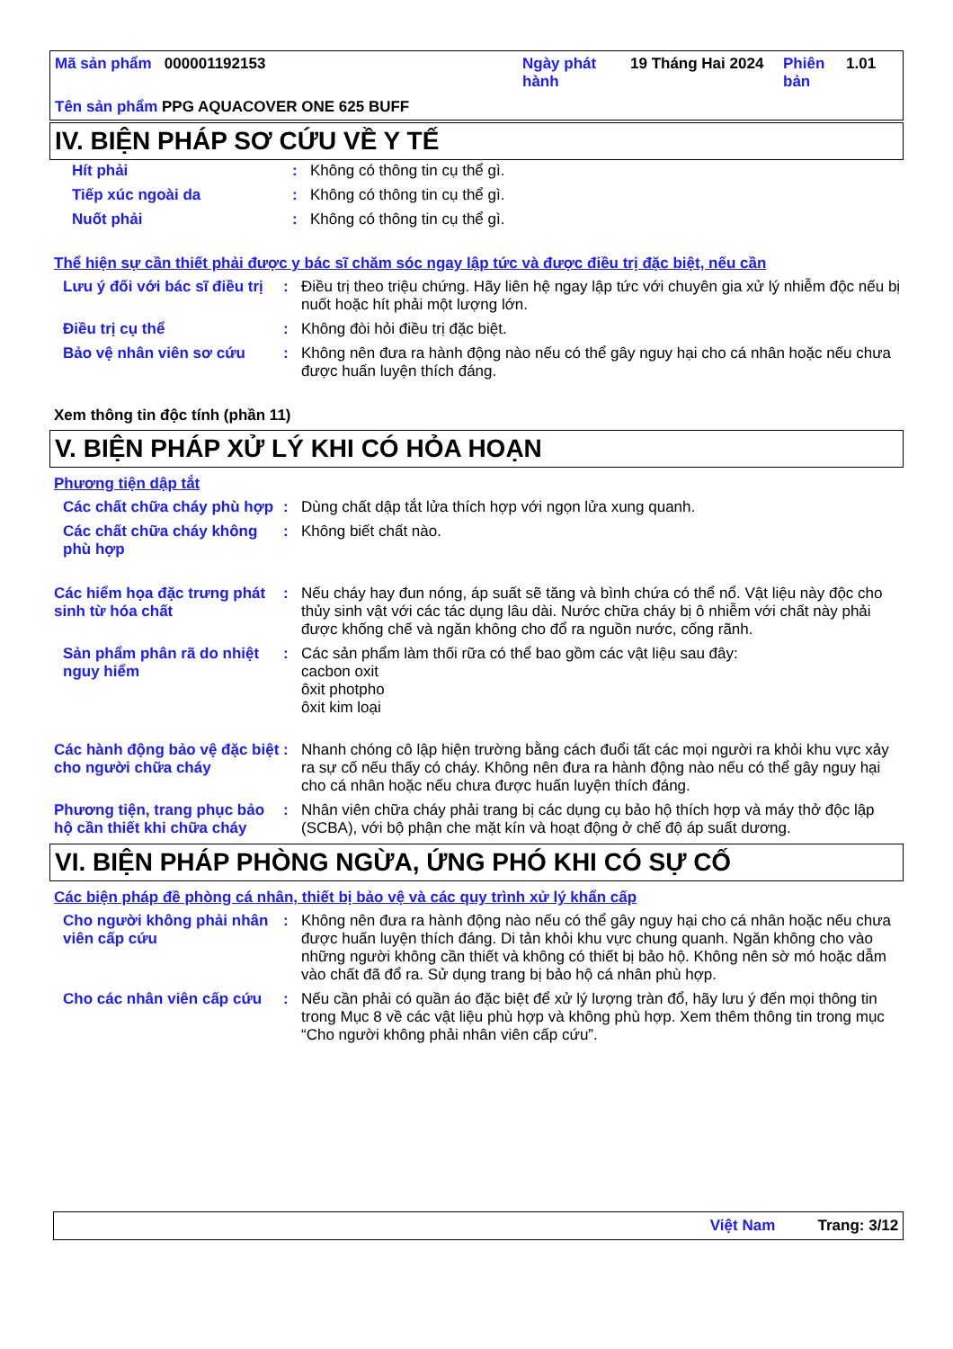| Mã sản phẩm 000001192153 | Ngày phát hành | 19 Tháng Hai 2024 | Phiên bản | 1.01 |
| Tên sản phẩm PPG AQUACOVER ONE 625 BUFF | | | | |
IV. BIỆN PHÁP SƠ CỨU VỀ Y TẾ
| Hít phải | : | Không có thông tin cụ thể gì. |
| Tiếp xúc ngoài da | : | Không có thông tin cụ thể gì. |
| Nuốt phải | : | Không có thông tin cụ thể gì. |
Thể hiện sự cần thiết phải được y bác sĩ chăm sóc ngay lập tức và được điều trị đặc biệt, nếu cần
| Lưu ý đối với bác sĩ điều trị | : | Điều trị theo triệu chứng. Hãy liên hệ ngay lập tức với chuyên gia xử lý nhiễm độc nếu bị nuốt hoặc hít phải một lượng lớn. |
| Điều trị cụ thể | : | Không đòi hỏi điều trị đặc biệt. |
| Bảo vệ nhân viên sơ cứu | : | Không nên đưa ra hành động nào nếu có thể gây nguy hại cho cá nhân hoặc nếu chưa được huấn luyện thích đáng. |
Xem thông tin độc tính (phần 11)
V. BIỆN PHÁP XỬ LÝ KHI CÓ HỎA HOẠN
Phương tiện dập tắt
| Các chất chữa cháy phù hợp | : | Dùng chất dập tắt lửa thích hợp với ngọn lửa xung quanh. |
| Các chất chữa cháy không phù hợp | : | Không biết chất nào. |
| Các hiểm họa đặc trưng phát sinh từ hóa chất | : | Nếu cháy hay đun nóng, áp suất sẽ tăng và bình chứa có thể nổ. Vật liệu này độc cho thủy sinh vật với các tác dụng lâu dài. Nước chữa cháy bị ô nhiễm với chất này phải được khống chế và ngăn không cho đổ ra nguồn nước, cống rãnh. |
| Sản phẩm phân rã do nhiệt nguy hiểm | : | Các sản phẩm làm thối rữa có thể bao gồm các vật liệu sau đây: cacbon oxit ôxit photpho ôxit kim loại |
| Các hành động bảo vệ đặc biệt cho người chữa cháy | : | Nhanh chóng cô lập hiện trường bằng cách đuổi tất các mọi người ra khỏi khu vực xảy ra sự cố nếu thấy có cháy. Không nên đưa ra hành động nào nếu có thể gây nguy hại cho cá nhân hoặc nếu chưa được huấn luyện thích đáng. |
| Phương tiện, trang phục bảo hộ cần thiết khi chữa cháy | : | Nhân viên chữa cháy phải trang bị các dụng cụ bảo hộ thích hợp và máy thở độc lập (SCBA), với bộ phận che mặt kín và hoạt động ở chế độ áp suất dương. |
VI. BIỆN PHÁP PHÒNG NGỪA, ỨNG PHÓ KHI CÓ SỰ CỐ
Các biện pháp đề phòng cá nhân, thiết bị bảo vệ và các quy trình xử lý khẩn cấp
| Cho người không phải nhân viên cấp cứu | : | Không nên đưa ra hành động nào nếu có thể gây nguy hại cho cá nhân hoặc nếu chưa được huấn luyện thích đáng. Di tản khỏi khu vực chung quanh. Ngăn không cho vào những người không cần thiết và không có thiết bị bảo hộ. Không nên sờ mó hoặc dẫm vào chất đã đổ ra. Sử dụng trang bị bảo hộ cá nhân phù hợp. |
| Cho các nhân viên cấp cứu | : | Nếu cần phải có quần áo đặc biệt để xử lý lượng tràn đổ, hãy lưu ý đến mọi thông tin trong Mục 8 về các vật liệu phù hợp và không phù hợp. Xem thêm thông tin trong mục “Cho người không phải nhân viên cấp cứu”. |
Việt Nam Trang: 3/12